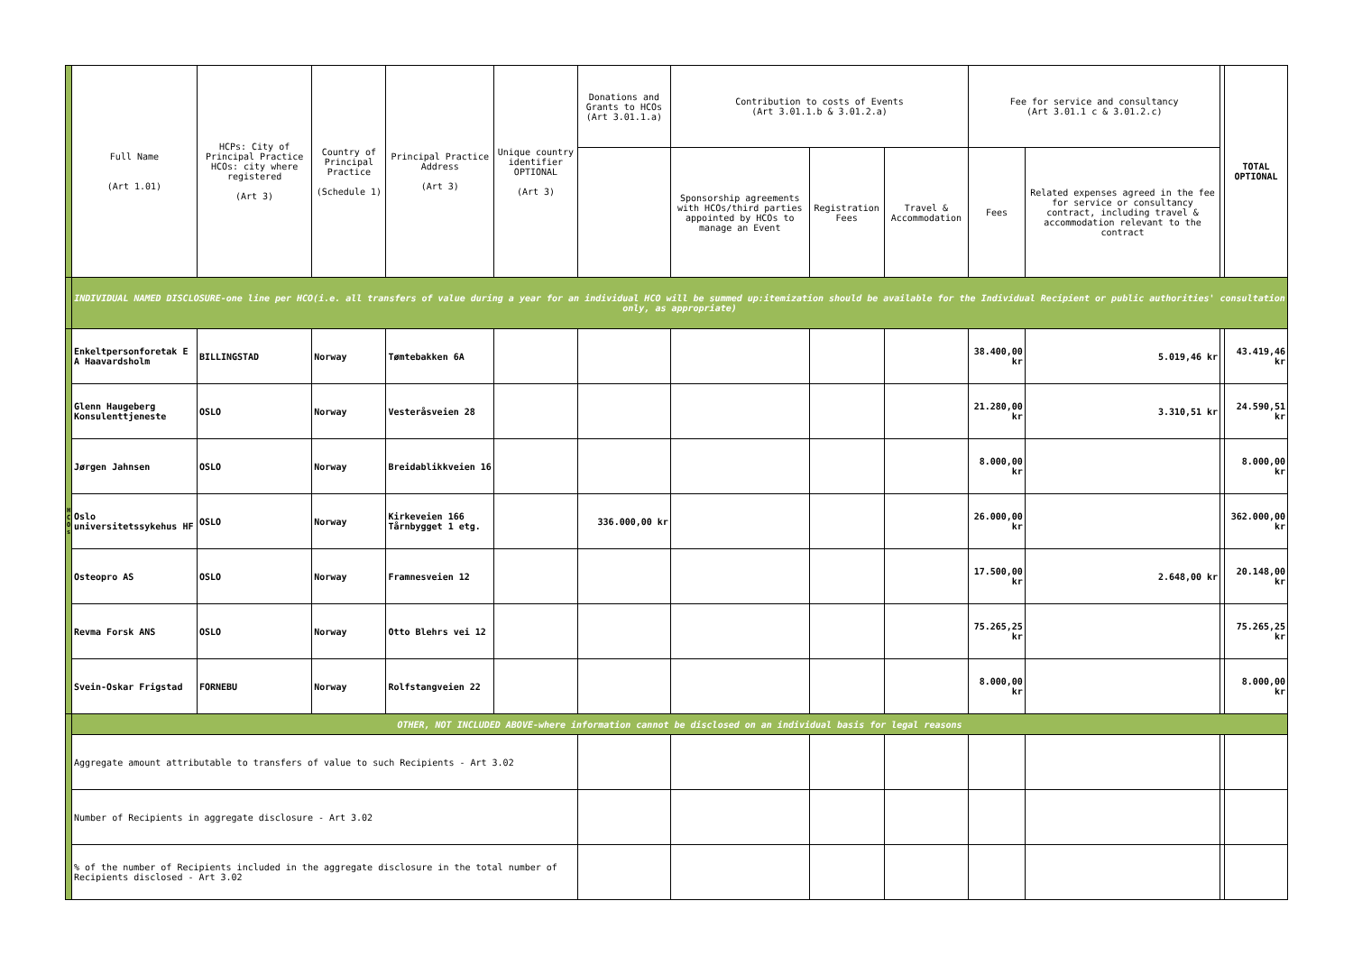| | Full Name (Art 1.01) | HCPs: City of Principal Practice HCOs: city where registered (Art 3) | Country of Principal Practice (Schedule 1) | Principal Practice Address (Art 3) | Unique country identifier OPTIONAL (Art 3) | Donations and Grants to HCOs (Art 3.01.1.a) | Contribution to costs of Events (Art 3.01.1.b & 3.01.2.a) | | | Fee for service and consultancy (Art 3.01.1 c & 3.01.2.c) | | | TOTAL OPTIONAL |
| --- | --- | --- | --- | --- | --- | --- | --- | --- | --- | --- | --- | --- | --- |
| | | | | | | | Sponsorship agreements with HCOs/third parties appointed by HCOs to manage an Event | Registration Fees | Travel & Accommodation | Fees | Related expenses agreed in the fee for service or consultancy contract, including travel & accommodation relevant to the contract | | |
| | INDIVIDUAL NAMED DISCLOSURE-one line per HCO(i.e. all transfers of value during a year for an individual HCO will be summed up:itemization should be available for the Individual Recipient or public authorities' consultation only, as appropriate) | | | | | | | | | | | | |
| H C O s | Enkeltpersonforetak E A Haavardsholm | BILLINGSTAD | Norway | Tømtebakken 6A | | | | | | 38.400,00 kr | 5.019,46 kr | | 43.419,46 kr |
| | Glenn Haugeberg Konsulenttjeneste | OSLO | Norway | Vesteråsveien 28 | | | | | | 21.280,00 kr | 3.310,51 kr | | 24.590,51 kr |
| | Jørgen Jahnsen | OSLO | Norway | Breidablikkveien 16 | | | | | | 8.000,00 kr | | | 8.000,00 kr |
| | Oslo universitetssykehus HF | OSLO | Norway | Kirkeveien 166 Tårnbygget 1 etg. | | 336.000,00 kr | | | | 26.000,00 kr | | | 362.000,00 kr |
| | Osteopro AS | OSLO | Norway | Framnesveien 12 | | | | | | 17.500,00 kr | 2.648,00 kr | | 20.148,00 kr |
| | Revma Forsk ANS | OSLO | Norway | Otto Blehrs vei 12 | | | | | | 75.265,25 kr | | | 75.265,25 kr |
| | Svein-Oskar Frigstad | FORNEBU | Norway | Rolfstangveien 22 | | | | | | 8.000,00 kr | | | 8.000,00 kr |
| | OTHER, NOT INCLUDED ABOVE-where information cannot be disclosed on an individual basis for legal reasons | | | | | | | | | | | | |
| | Aggregate amount attributable to transfers of value to such Recipients - Art 3.02 | | | | | | | | | | | | |
| | Number of Recipients in aggregate disclosure - Art 3.02 | | | | | | | | | | | | |
| | % of the number of Recipients included in the aggregate disclosure in the total number of Recipients disclosed - Art 3.02 | | | | | | | | | | | | |